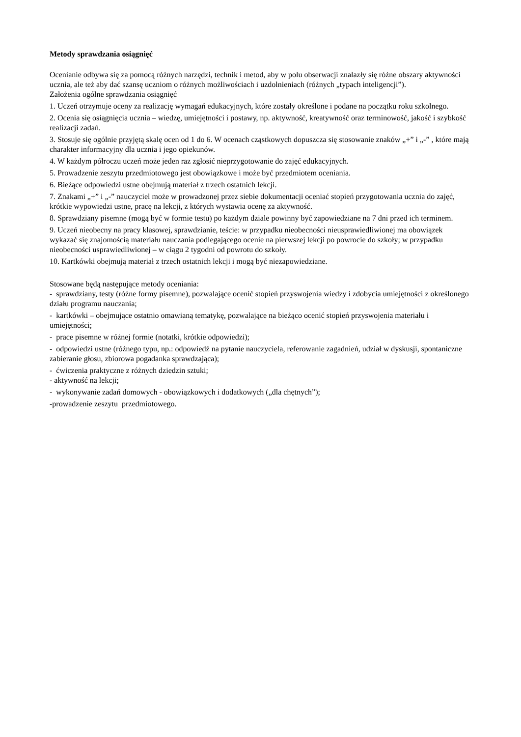Metody sprawdzania osiągnięć
Ocenianie odbywa się za pomocą różnych narzędzi, technik i metod, aby w polu obserwacji znalazły się różne obszary aktywności ucznia, ale też aby dać szansę uczniom o różnych możliwościach i uzdolnieniach (różnych „typach inteligencji”).
Założenia ogólne sprawdzania osiągnięć
1. Uczeń otrzymuje oceny za realizację wymagań edukacyjnych, które zostały określone i podane na początku roku szkolnego.
2. Ocenia się osiągnięcia ucznia – wiedzę, umiejętności i postawy, np. aktywność, kreatywność oraz terminowość, jakość i szybkość realizacji zadań.
3. Stosuje się ogólnie przyjętą skalę ocen od 1 do 6. W ocenach cząstkowych dopuszcza się stosowanie znaków „+” i „-” , które mają charakter informacyjny dla ucznia i jego opiekunów.
4. W każdym półroczu uczeń może jeden raz zgłosić nieprzygotowanie do zajęć edukacyjnych.
5. Prowadzenie zeszytu przedmiotowego jest obowiązkowe i może być przedmiotem oceniania.
6. Bieżące odpowiedzi ustne obejmują materiał z trzech ostatnich lekcji.
7. Znakami „+” i „-” nauczyciel może w prowadzonej przez siebie dokumentacji oceniać stopień przygotowania ucznia do zajęć, krótkie wypowiedzi ustne, pracę na lekcji, z których wystawia ocenę za aktywność.
8. Sprawdziany pisemne (mogą być w formie testu) po każdym dziale powinny być zapowiedziane na 7 dni przed ich terminem.
9. Uczeń nieobecny na pracy klasowej, sprawdzianie, teście: w przypadku nieobecności nieusprawiedliwionej ma obowiązek wykazać się znajomością materiału nauczania podlegającego ocenie na pierwszej lekcji po powrocie do szkoły; w przypadku nieobecności usprawiedliwionej – w ciągu 2 tygodni od powrotu do szkoły.
10. Kartkówki obejmują materiał z trzech ostatnich lekcji i mogą być niezapowiedziane.
Stosowane będą następujące metody oceniania:
- sprawdziany, testy (różne formy pisemne), pozwalające ocenić stopień przyswojenia wiedzy i zdobycia umiejętności z określonego działu programu nauczania;
- kartkówki – obejmujące ostatnio omawianą tematykę, pozwalające na bieżąco ocenić stopień przyswojenia materiału i umiejętności;
- prace pisemne w różnej formie (notatki, krótkie odpowiedzi);
- odpowiedzi ustne (różnego typu, np.: odpowiedź na pytanie nauczyciela, referowanie zagadnień, udział w dyskusji, spontaniczne zabieranie głosu, zbiorowa pogadanka sprawdzająca);
- ćwiczenia praktyczne z różnych dziedzin sztuki;
- aktywność na lekcji;
- wykonywanie zadań domowych - obowiązkowych i dodatkowych („dla chętnych”);
-prowadzenie zeszytu przedmiotowego.